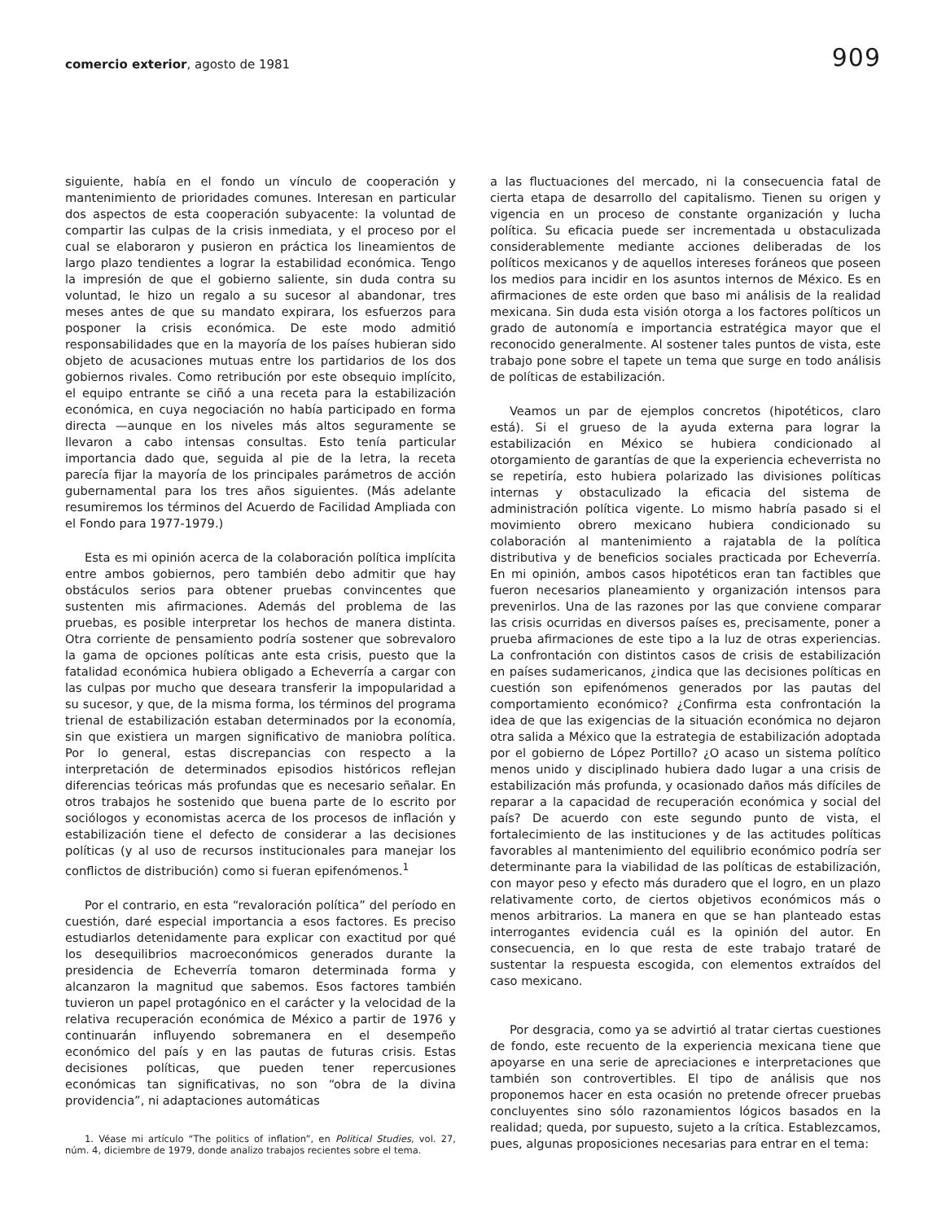comercio exterior, agosto de 1981
909
siguiente, había en el fondo un vínculo de cooperación y mantenimiento de prioridades comunes. Interesan en particular dos aspectos de esta cooperación subyacente: la voluntad de compartir las culpas de la crisis inmediata, y el proceso por el cual se elaboraron y pusieron en práctica los lineamientos de largo plazo tendientes a lograr la estabilidad económica. Tengo la impresión de que el gobierno saliente, sin duda contra su voluntad, le hizo un regalo a su sucesor al abandonar, tres meses antes de que su mandato expirara, los esfuerzos para posponer la crisis económica. De este modo admitió responsabilidades que en la mayoría de los países hubieran sido objeto de acusaciones mutuas entre los partidarios de los dos gobiernos rivales. Como retribución por este obsequio implícito, el equipo entrante se ciñó a una receta para la estabilización económica, en cuya negociación no había participado en forma directa —aunque en los niveles más altos seguramente se llevaron a cabo intensas consultas. Esto tenía particular importancia dado que, seguida al pie de la letra, la receta parecía fijar la mayoría de los principales parámetros de acción gubernamental para los tres años siguientes. (Más adelante resumiremos los términos del Acuerdo de Facilidad Ampliada con el Fondo para 1977-1979.)
Esta es mi opinión acerca de la colaboración política implícita entre ambos gobiernos, pero también debo admitir que hay obstáculos serios para obtener pruebas convincentes que sustenten mis afirmaciones. Además del problema de las pruebas, es posible interpretar los hechos de manera distinta. Otra corriente de pensamiento podría sostener que sobrevaloro la gama de opciones políticas ante esta crisis, puesto que la fatalidad económica hubiera obligado a Echeverría a cargar con las culpas por mucho que deseara transferir la impopularidad a su sucesor, y que, de la misma forma, los términos del programa trienal de estabilización estaban determinados por la economía, sin que existiera un margen significativo de maniobra política. Por lo general, estas discrepancias con respecto a la interpretación de determinados episodios históricos reflejan diferencias teóricas más profundas que es necesario señalar. En otros trabajos he sostenido que buena parte de lo escrito por sociólogos y economistas acerca de los procesos de inflación y estabilización tiene el defecto de considerar a las decisiones políticas (y al uso de recursos institucionales para manejar los conflictos de distribución) como si fueran epifenómenos.<sup>1</sup>
Por el contrario, en esta “revaloración política” del período en cuestión, daré especial importancia a esos factores. Es preciso estudiarlos detenidamente para explicar con exactitud por qué los desequilibrios macroeconómicos generados durante la presidencia de Echeverría tomaron determinada forma y alcanzaron la magnitud que sabemos. Esos factores también tuvieron un papel protagónico en el carácter y la velocidad de la relativa recuperación económica de México a partir de 1976 y continuarán influyendo sobremanera en el desempeño económico del país y en las pautas de futuras crisis. Estas decisiones políticas, que pueden tener repercusiones económicas tan significativas, no son “obra de la divina providencia”, ni adaptaciones automáticas
1. Véase mi artículo “The politics of inflation”, en Political Studies, vol. 27, núm. 4, diciembre de 1979, donde analizo trabajos recientes sobre el tema.
a las fluctuaciones del mercado, ni la consecuencia fatal de cierta etapa de desarrollo del capitalismo. Tienen su origen y vigencia en un proceso de constante organización y lucha política. Su eficacia puede ser incrementada u obstaculizada considerablemente mediante acciones deliberadas de los políticos mexicanos y de aquellos intereses foráneos que poseen los medios para incidir en los asuntos internos de México. Es en afirmaciones de este orden que baso mi análisis de la realidad mexicana. Sin duda esta visión otorga a los factores políticos un grado de autonomía e importancia estratégica mayor que el reconocido generalmente. Al sostener tales puntos de vista, este trabajo pone sobre el tapete un tema que surge en todo análisis de políticas de estabilización.
Veamos un par de ejemplos concretos (hipotéticos, claro está). Si el grueso de la ayuda externa para lograr la estabilización en México se hubiera condicionado al otorgamiento de garantías de que la experiencia echeverrista no se repetiría, esto hubiera polarizado las divisiones políticas internas y obstaculizado la eficacia del sistema de administración política vigente. Lo mismo habría pasado si el movimiento obrero mexicano hubiera condicionado su colaboración al mantenimiento a rajatabla de la política distributiva y de beneficios sociales practicada por Echeverría. En mi opinión, ambos casos hipotéticos eran tan factibles que fueron necesarios planeamiento y organización intensos para prevenirlos. Una de las razones por las que conviene comparar las crisis ocurridas en diversos países es, precisamente, poner a prueba afirmaciones de este tipo a la luz de otras experiencias. La confrontación con distintos casos de crisis de estabilización en países sudamericanos, ¿indica que las decisiones políticas en cuestión son epifenómenos generados por las pautas del comportamiento económico? ¿Confirma esta confrontación la idea de que las exigencias de la situación económica no dejaron otra salida a México que la estrategia de estabilización adoptada por el gobierno de López Portillo? ¿O acaso un sistema político menos unido y disciplinado hubiera dado lugar a una crisis de estabilización más profunda, y ocasionado daños más difíciles de reparar a la capacidad de recuperación económica y social del país? De acuerdo con este segundo punto de vista, el fortalecimiento de las instituciones y de las actitudes políticas favorables al mantenimiento del equilibrio económico podría ser determinante para la viabilidad de las políticas de estabilización, con mayor peso y efecto más duradero que el logro, en un plazo relativamente corto, de ciertos objetivos económicos más o menos arbitrarios. La manera en que se han planteado estas interrogantes evidencia cuál es la opinión del autor. En consecuencia, en lo que resta de este trabajo trataré de sustentar la respuesta escogida, con elementos extraídos del caso mexicano.
Por desgracia, como ya se advirtió al tratar ciertas cuestiones de fondo, este recuento de la experiencia mexicana tiene que apoyarse en una serie de apreciaciones e interpretaciones que también son controvertibles. El tipo de análisis que nos proponemos hacer en esta ocasión no pretende ofrecer pruebas concluyentes sino sólo razonamientos lógicos basados en la realidad; queda, por supuesto, sujeto a la crítica. Establezcamos, pues, algunas proposiciones necesarias para entrar en el tema: